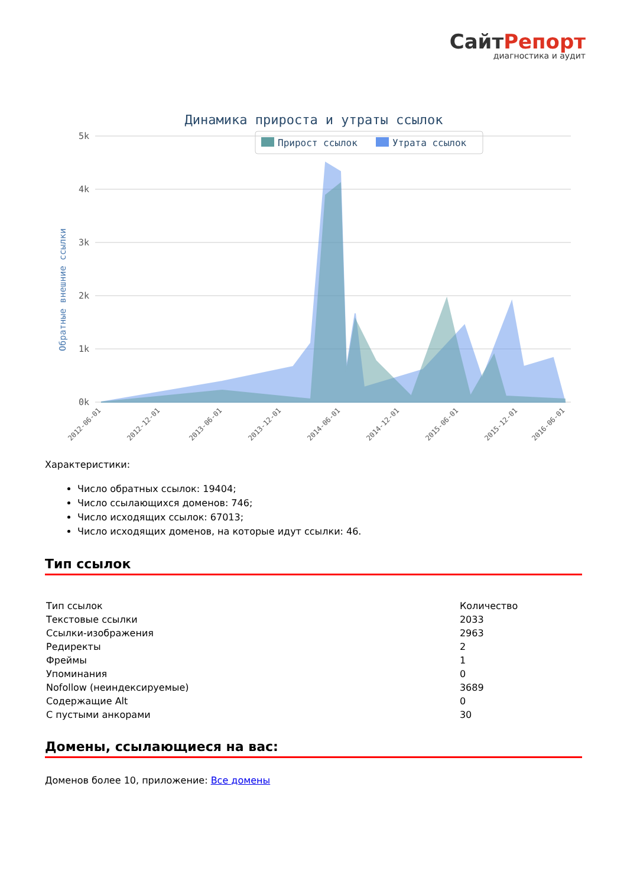СайтРепорт
диагностика и аудит
Динамика прироста и утраты ссылок
Прирост ссылок
Утрата ссылок
5k
4k
3k
2k
1k
0k
Обратные внешние ссылки
2012-06-01
2012-12-01
2013-06-01
2013-12-01
2014-06-01
2014-12-01
2015-06-01
2015-12-01
2016-06-01
Характеристики:
Число обратных ссылок: 19404;
Число ссылающихся доменов: 746;
Число исходящих ссылок: 67013;
Число исходящих доменов, на которые идут ссылки: 46.
Тип ссылок
| Тип ссылок | Количество |
| --- | --- |
| Текстовые ссылки | 2033 |
| Ссылки-изображения | 2963 |
| Редиректы | 2 |
| Фреймы | 1 |
| Упоминания | 0 |
| Nofollow (неиндексируемые) | 3689 |
| Содержащие Alt | 0 |
| С пустыми анкорами | 30 |
Домены, ссылающиеся на вас:
Доменов более 10, приложение: Все домены